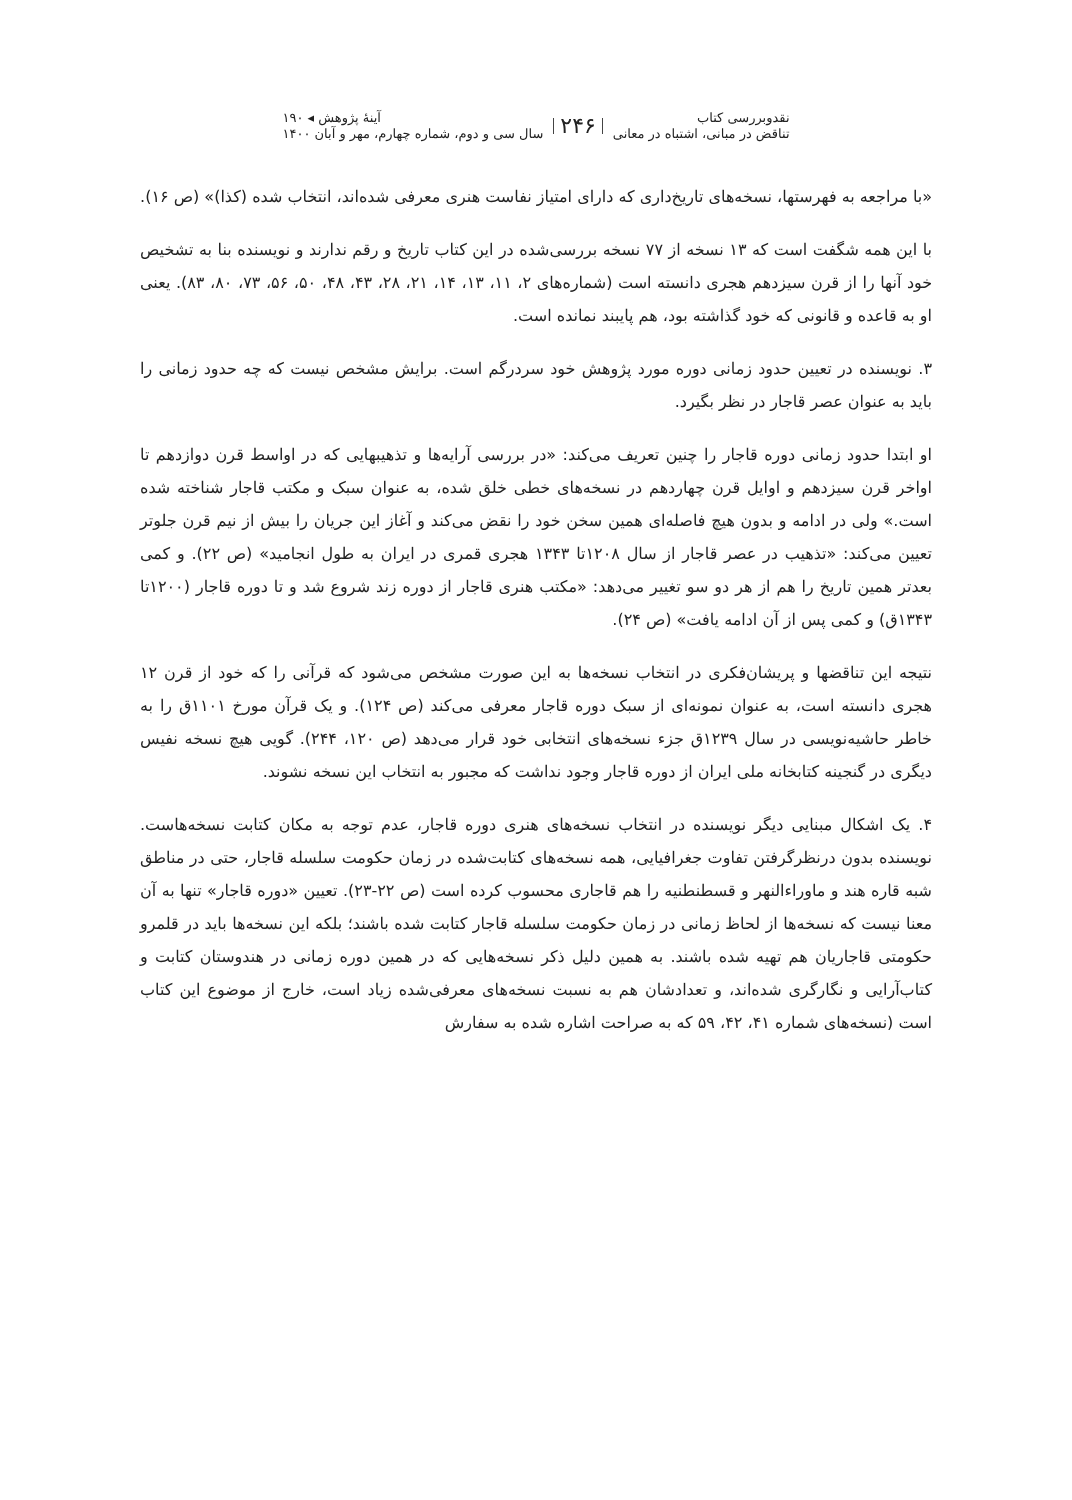نقدوبررسی کتاب
تناقض در مبانی، اشتباه در معانی
۲۴۶
آینهٔ پژوهش ◂ ۱۹۰
سال سی و دوم، شماره چهارم، مهر و آبان ۱۴۰۰
«با مراجعه به فهرستها، نسخه‌های تاریخ‌داری که دارای امتیاز نفاست هنری معرفی شده‌اند، انتخاب شده (کذا)» (ص ۱۶).
با این همه شگفت است که ۱۳ نسخه از ۷۷ نسخه بررسی‌شده در این کتاب تاریخ و رقم ندارند و نویسنده بنا به تشخیص خود آنها را از قرن سیزدهم هجری دانسته است (شماره‌های ۲، ۱۱، ۱۳، ۱۴، ۲۱، ۲۸، ۴۳، ۴۸، ۵۰، ۵۶، ۷۳، ۸۰، ۸۳). یعنی او به قاعده و قانونی که خود گذاشته بود، هم پایبند نمانده است.
۳. نویسنده در تعیین حدود زمانی دوره مورد پژوهش خود سردرگم است. برایش مشخص نیست که چه حدود زمانی را باید به عنوان عصر قاجار در نظر بگیرد.
او ابتدا حدود زمانی دوره قاجار را چنین تعریف می‌کند: «در بررسی آرایه‌ها و تذهیبهایی که در اواسط قرن دوازدهم تا اواخر قرن سیزدهم و اوایل قرن چهاردهم در نسخه‌های خطی خلق شده، به عنوان سبک و مکتب قاجار شناخته شده است.» ولی در ادامه و بدون هیچ فاصله‌ای همین سخن خود را نقض می‌کند و آغاز این جریان را بیش از نیم قرن جلوتر تعیین می‌کند: «تذهیب در عصر قاجار از سال ۱۲۰۸تا ۱۳۴۳ هجری قمری در ایران به طول انجامید» (ص ۲۲). و کمی بعدتر همین تاریخ را هم از هر دو سو تغییر می‌دهد: «مکتب هنری قاجار از دوره زند شروع شد و تا دوره قاجار (۱۲۰۰تا ۱۳۴۳ق) و کمی پس از آن ادامه یافت» (ص ۲۴).
نتیجه این تناقضها و پریشان‌فکری در انتخاب نسخه‌ها به این صورت مشخص می‌شود که قرآنی را که خود از قرن ۱۲ هجری دانسته است، به عنوان نمونه‌ای از سبک دوره قاجار معرفی می‌کند (ص ۱۲۴). و یک قرآن مورخ ۱۱۰۱ق را به خاطر حاشیه‌نویسی در سال ۱۲۳۹ق جزء نسخه‌های انتخابی خود قرار می‌دهد (ص ۱۲۰، ۲۴۴). گویی هیچ نسخه نفیس دیگری در گنجینه کتابخانه ملی ایران از دوره قاجار وجود نداشت که مجبور به انتخاب این نسخه نشوند.
۴. یک اشکال مبنایی دیگر نویسنده در انتخاب نسخه‌های هنری دوره قاجار، عدم توجه به مکان کتابت نسخه‌هاست. نویسنده بدون درنظرگرفتن تفاوت جغرافیایی، همه نسخه‌های کتابت‌شده در زمان حکومت سلسله قاجار، حتی در مناطق شبه قاره هند و ماوراءالنهر و قسطنطنیه را هم قاجاری محسوب کرده است (ص ۲۲-۲۳). تعیین «دوره قاجار» تنها به آن معنا نیست که نسخه‌ها از لحاظ زمانی در زمان حکومت سلسله قاجار کتابت شده باشند؛ بلکه این نسخه‌ها باید در قلمرو حکومتی قاجاریان هم تهیه شده باشند. به همین دلیل ذکر نسخه‌هایی که در همین دوره زمانی در هندوستان کتابت و کتاب‌آرایی و نگارگری شده‌اند، و تعدادشان هم به نسبت نسخه‌های معرفی‌شده زیاد است، خارج از موضوع این کتاب است (نسخه‌های شماره ۴۱، ۴۲، ۵۹ که به صراحت اشاره شده به سفارش